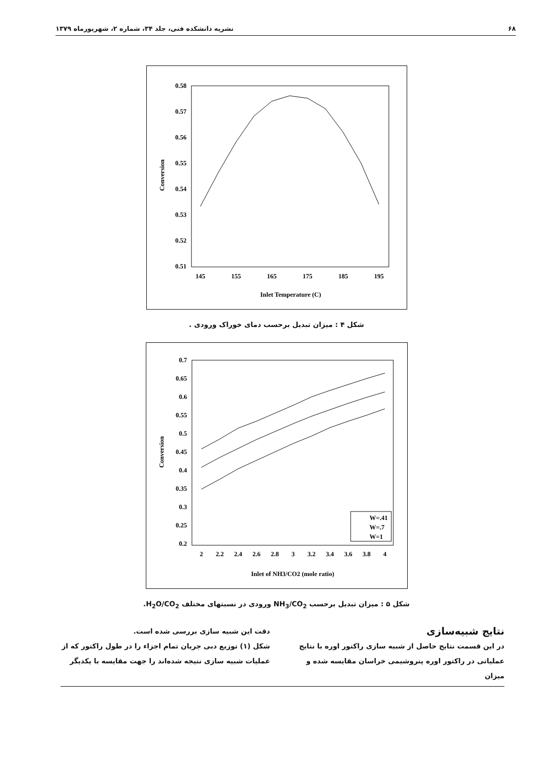۶۸ نشریه دانشکده فنی، جلد ۳۴، شماره ۲، شهریورماه ۱۳۷۹
0.58
0.57
0.56
0.55
0.54
0.53
0.52
0.51
145
155
165
175
185
195
Inlet Temperature (C)
Conversion
شکل ۴ : میزان تبدیل برحسب دمای خوراک ورودی .
0.7
0.65
0.6
0.55
0.5
0.45
0.4
0.35
0.3
0.25
0.2
2
2.2
2.4
2.6
2.8
3
3.2
3.4
3.6
3.8
4
Inlet of NH3/CO2 (mole ratio)
Conversion
W=.41
W=.7
W=1
شکل ۵ : میزان تبدیل برحسب NH<sub>3</sub>/CO<sub>2</sub> ورودی در نسبتهای مختلف H<sub>2</sub>O/CO<sub>2</sub>.
نتایج شبیه‌سازی
در این قسمت نتایج حاصل از شبیه سازی راکتور اوره با نتایج عملیاتی در راکتور اوره پتروشیمی خراسان مقایسه شده و میزان
دقت این شبیه سازی بررسی شده است.
شکل (۱) توزیع دبی جریان تمام اجزاء را در طول راکتور که از عملیات شبیه سازی نتیجه شده‌اند را جهت مقایسه با یکدیگر